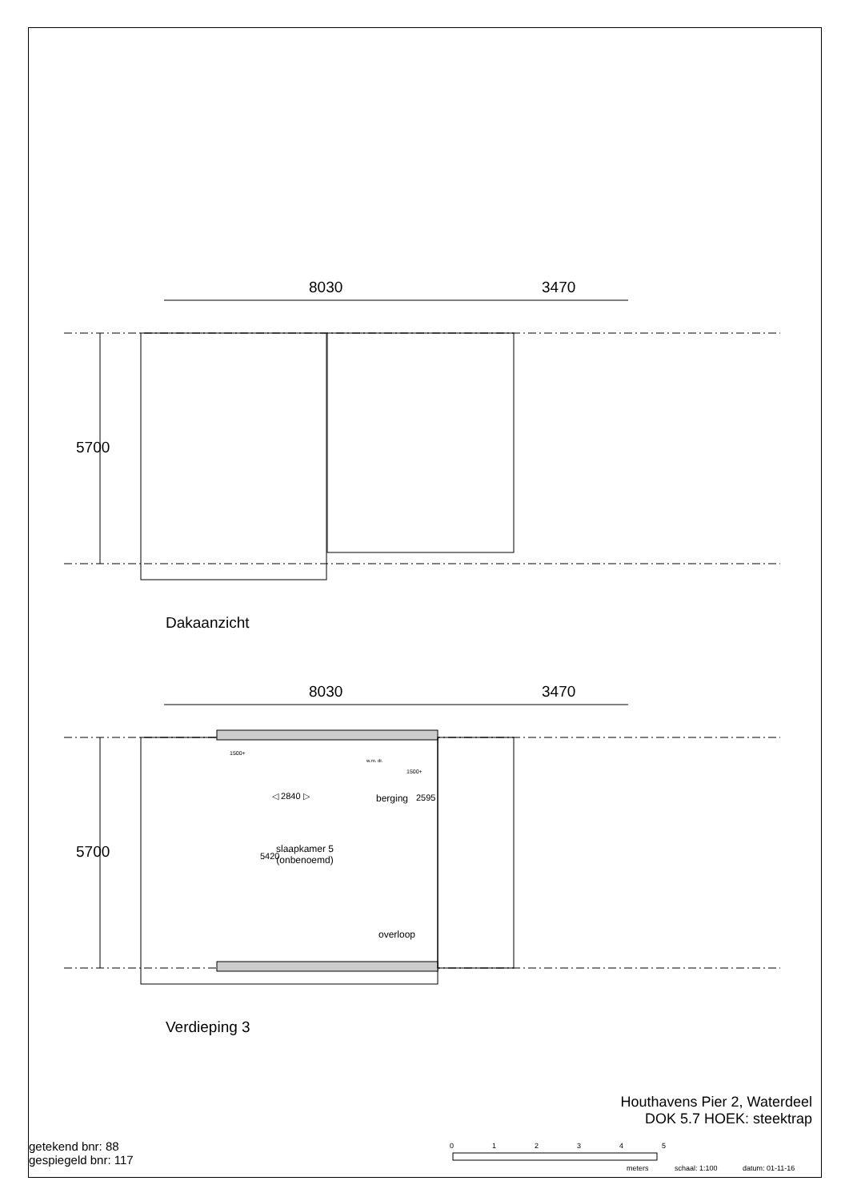8030 3470
Dakaanzicht
8030 3470
5700
5700
◁ 2840 ▷ berging 2595
5420
slaapkamer 5
(onbenoemd)
overloop
1500+
1500+
w.m. dr.
Verdieping 3
Houthavens Pier 2, Waterdeel
DOK 5.7 HOEK: steektrap
getekend bnr: 88
gespiegeld bnr: 117
0 1 2 3 4 5
meters schaal: 1:100 datum: 01-11-16